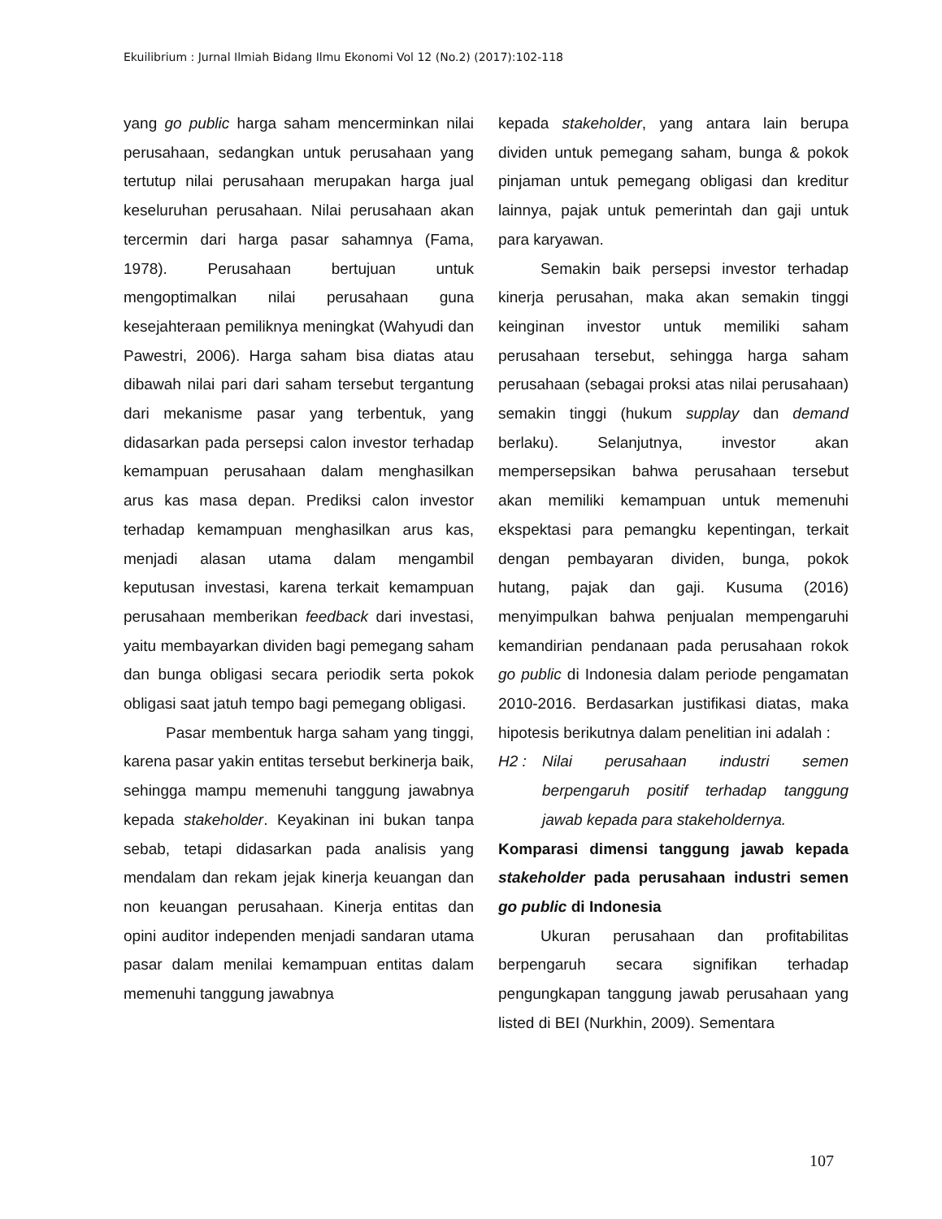Ekuilibrium : Jurnal Ilmiah Bidang Ilmu Ekonomi Vol 12 (No.2) (2017):102-118
yang go public harga saham mencerminkan nilai perusahaan, sedangkan untuk perusahaan yang tertutup nilai perusahaan merupakan harga jual keseluruhan perusahaan. Nilai perusahaan akan tercermin dari harga pasar sahamnya (Fama, 1978). Perusahaan bertujuan untuk mengoptimalkan nilai perusahaan guna kesejahteraan pemiliknya meningkat (Wahyudi dan Pawestri, 2006). Harga saham bisa diatas atau dibawah nilai pari dari saham tersebut tergantung dari mekanisme pasar yang terbentuk, yang didasarkan pada persepsi calon investor terhadap kemampuan perusahaan dalam menghasilkan arus kas masa depan. Prediksi calon investor terhadap kemampuan menghasilkan arus kas, menjadi alasan utama dalam mengambil keputusan investasi, karena terkait kemampuan perusahaan memberikan feedback dari investasi, yaitu membayarkan dividen bagi pemegang saham dan bunga obligasi secara periodik serta pokok obligasi saat jatuh tempo bagi pemegang obligasi.
Pasar membentuk harga saham yang tinggi, karena pasar yakin entitas tersebut berkinerja baik, sehingga mampu memenuhi tanggung jawabnya kepada stakeholder. Keyakinan ini bukan tanpa sebab, tetapi didasarkan pada analisis yang mendalam dan rekam jejak kinerja keuangan dan non keuangan perusahaan. Kinerja entitas dan opini auditor independen menjadi sandaran utama pasar dalam menilai kemampuan entitas dalam memenuhi tanggung jawabnya
kepada stakeholder, yang antara lain berupa dividen untuk pemegang saham, bunga & pokok pinjaman untuk pemegang obligasi dan kreditur lainnya, pajak untuk pemerintah dan gaji untuk para karyawan.
Semakin baik persepsi investor terhadap kinerja perusahan, maka akan semakin tinggi keinginan investor untuk memiliki saham perusahaan tersebut, sehingga harga saham perusahaan (sebagai proksi atas nilai perusahaan) semakin tinggi (hukum supplay dan demand berlaku). Selanjutnya, investor akan mempersepsikan bahwa perusahaan tersebut akan memiliki kemampuan untuk memenuhi ekspektasi para pemangku kepentingan, terkait dengan pembayaran dividen, bunga, pokok hutang, pajak dan gaji. Kusuma (2016) menyimpulkan bahwa penjualan mempengaruhi kemandirian pendanaan pada perusahaan rokok go public di Indonesia dalam periode pengamatan 2010-2016. Berdasarkan justifikasi diatas, maka hipotesis berikutnya dalam penelitian ini adalah :
H2 : Nilai perusahaan industri semen berpengaruh positif terhadap tanggung jawab kepada para stakeholdernya.
Komparasi dimensi tanggung jawab kepada stakeholder pada perusahaan industri semen go public di Indonesia
Ukuran perusahaan dan profitabilitas berpengaruh secara signifikan terhadap pengungkapan tanggung jawab perusahaan yang listed di BEI (Nurkhin, 2009). Sementara
107